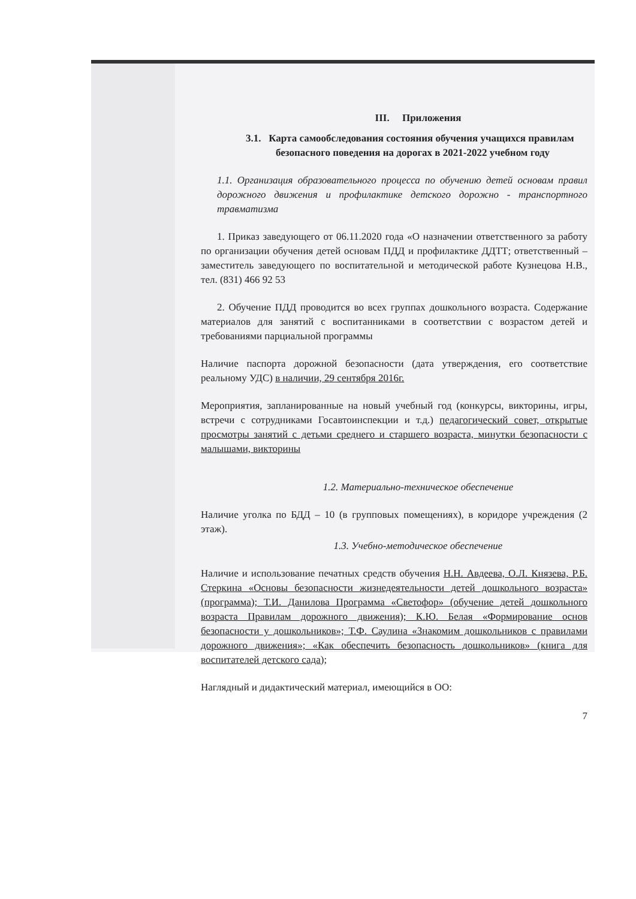III. Приложения
3.1. Карта самообследования состояния обучения учащихся правилам безопасного поведения на дорогах в 2021-2022 учебном году
1.1. Организация образовательного процесса по обучению детей основам правил дорожного движения и профилактике детского дорожно - транспортного травматизма
1. Приказ заведующего от 06.11.2020 года «О назначении ответственного за работу по организации обучения детей основам ПДД и профилактике ДДТТ; ответственный – заместитель заведующего по воспитательной и методической работе Кузнецова Н.В., тел. (831) 466 92 53
2. Обучение ПДД проводится во всех группах дошкольного возраста. Содержание материалов для занятий с воспитанниками в соответствии с возрастом детей и требованиями парциальной программы
Наличие паспорта дорожной безопасности (дата утверждения, его соответствие реальному УДС) в наличии, 29 сентября 2016г.
Мероприятия, запланированные на новый учебный год (конкурсы, викторины, игры, встречи с сотрудниками Госавтоинспекции и т.д.) педагогический совет, открытые просмотры занятий с детьми среднего и старшего возраста, минутки безопасности с малышами, викторины
1.2. Материально-техническое обеспечение
Наличие уголка по БДД – 10 (в групповых помещениях), в коридоре учреждения (2 этаж).
1.3. Учебно-методическое обеспечение
Наличие и использование печатных средств обучения Н.Н. Авдеева, О.Л. Князева, Р.Б. Стеркина «Основы безопасности жизнедеятельности детей дошкольного возраста» (программа); Т.И. Данилова Программа «Светофор» (обучение детей дошкольного возраста Правилам дорожного движения); К.Ю. Белая «Формирование основ безопасности у дошкольников»; Т.Ф. Саулина «Знакомим дошкольников с правилами дорожного движения»; «Как обеспечить безопасность дошкольников» (книга для воспитателей детского сада);
Наглядный и дидактический материал, имеющийся в ОО:
7